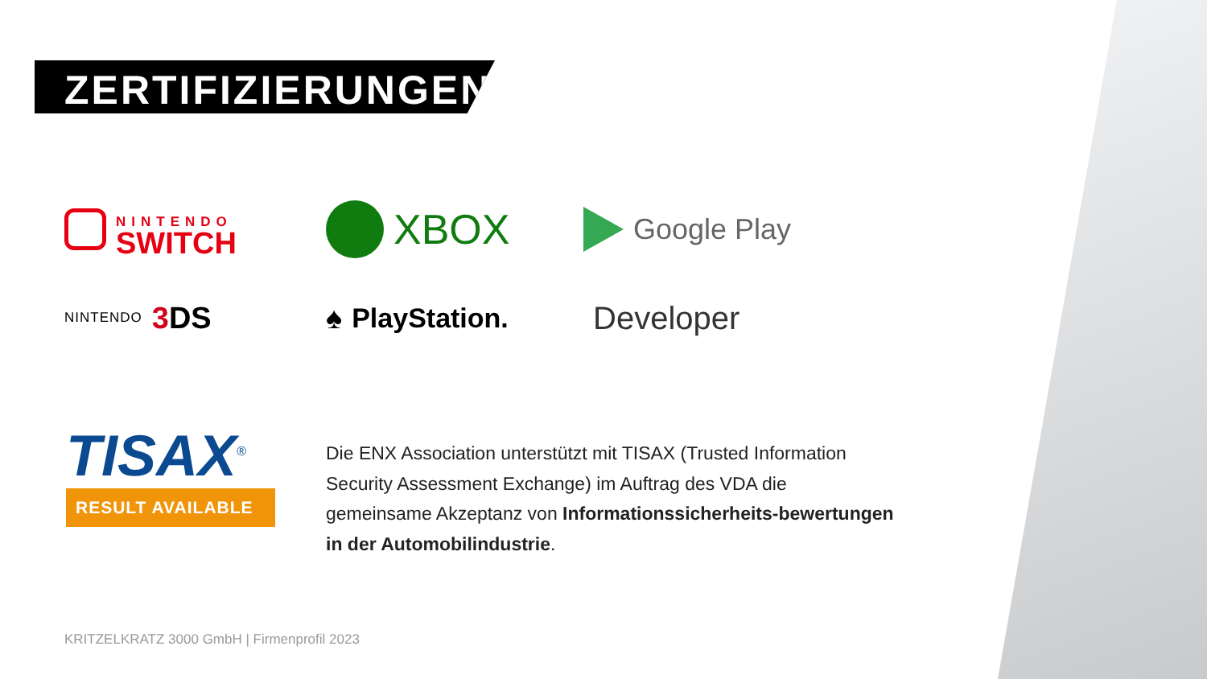ZERTIFIZIERUNGEN
NINTENDO
SWITCH
XBOX
Google Play
NINTENDO 3 DS
♠ PlayStation.
Developer
TISAX<sup>®</sup>
RESULT AVAILABLE
Die ENX Association unterstützt mit TISAX (Trusted Information Security Assessment Exchange) im Auftrag des VDA die gemeinsame Akzeptanz von Informationssicherheits-bewertungen in der Automobilindustrie.
KRITZELKRATZ 3000 GmbH | Firmenprofil 2023